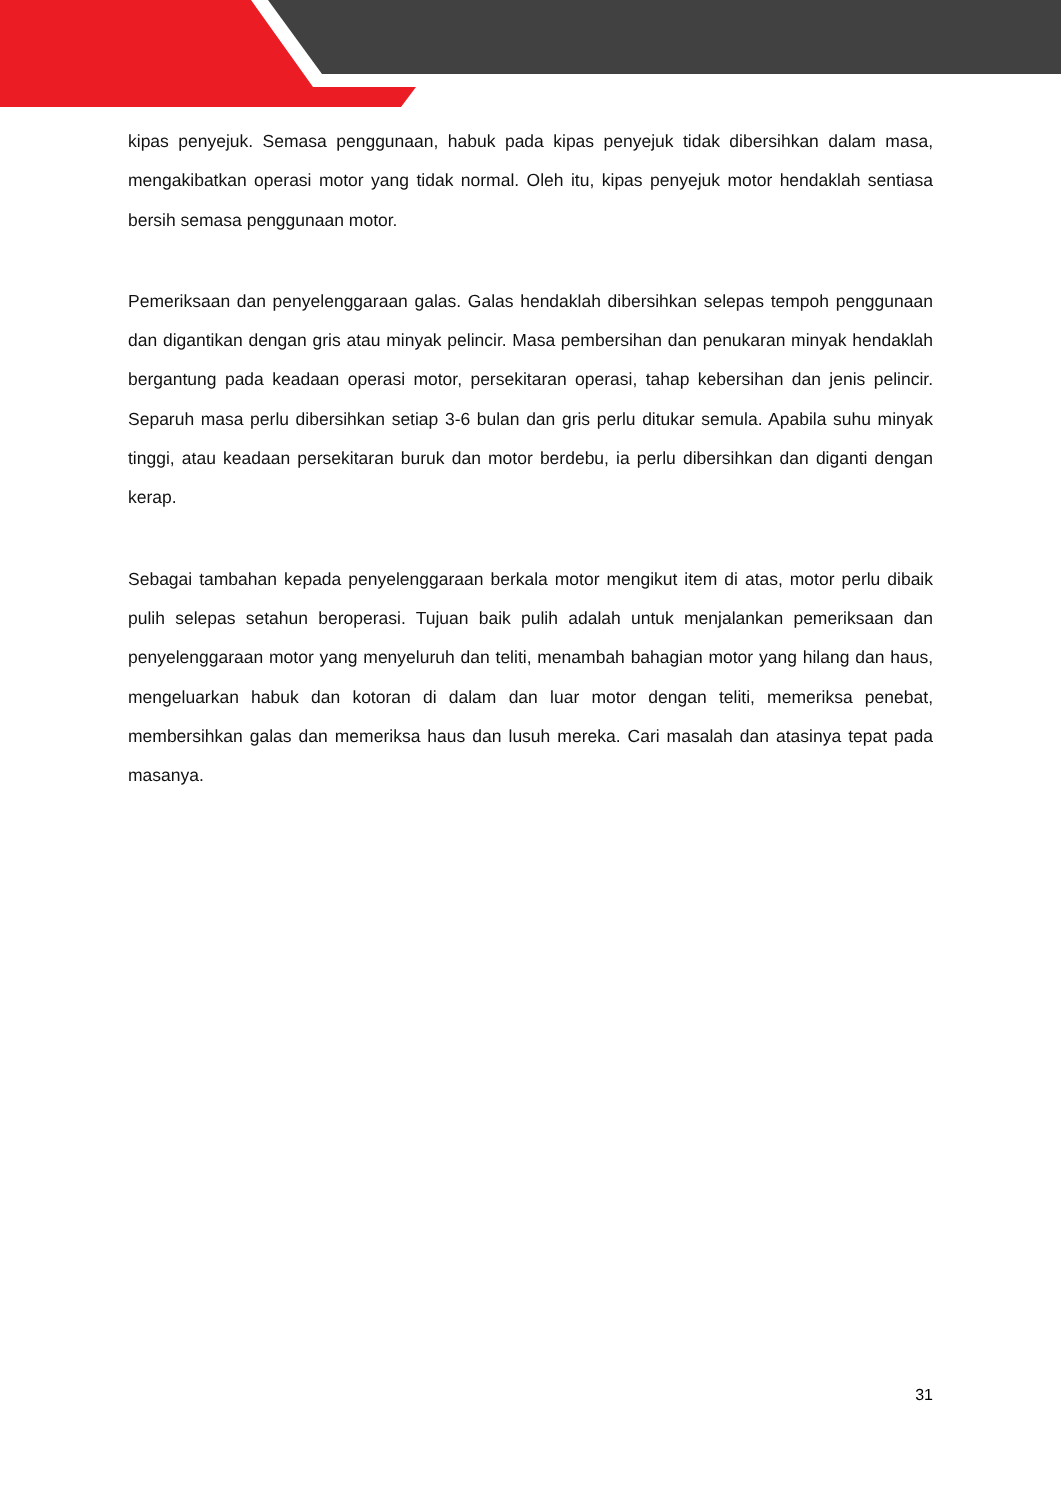kipas penyejuk. Semasa penggunaan, habuk pada kipas penyejuk tidak dibersihkan dalam masa, mengakibatkan operasi motor yang tidak normal. Oleh itu, kipas penyejuk motor hendaklah sentiasa bersih semasa penggunaan motor.
Pemeriksaan dan penyelenggaraan galas. Galas hendaklah dibersihkan selepas tempoh penggunaan dan digantikan dengan gris atau minyak pelincir. Masa pembersihan dan penukaran minyak hendaklah bergantung pada keadaan operasi motor, persekitaran operasi, tahap kebersihan dan jenis pelincir. Separuh masa perlu dibersihkan setiap 3-6 bulan dan gris perlu ditukar semula. Apabila suhu minyak tinggi, atau keadaan persekitaran buruk dan motor berdebu, ia perlu dibersihkan dan diganti dengan kerap.
Sebagai tambahan kepada penyelenggaraan berkala motor mengikut item di atas, motor perlu dibaik pulih selepas setahun beroperasi. Tujuan baik pulih adalah untuk menjalankan pemeriksaan dan penyelenggaraan motor yang menyeluruh dan teliti, menambah bahagian motor yang hilang dan haus, mengeluarkan habuk dan kotoran di dalam dan luar motor dengan teliti, memeriksa penebat, membersihkan galas dan memeriksa haus dan lusuh mereka. Cari masalah dan atasinya tepat pada masanya.
31